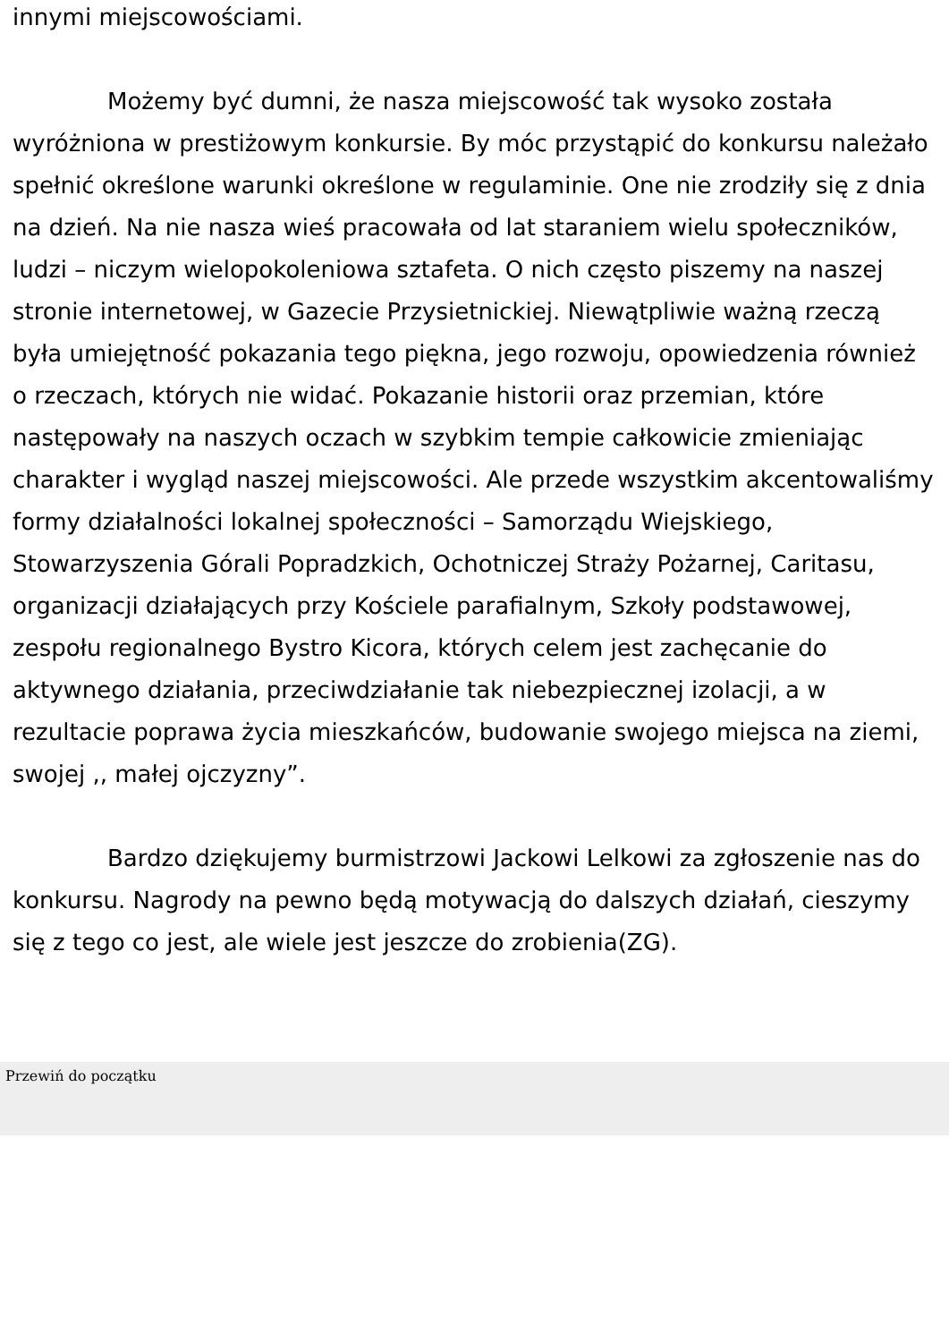innymi miejscowościami.
Możemy być dumni, że nasza miejscowość tak wysoko została wyróżniona w prestiżowym konkursie. By móc przystąpić do konkursu należało spełnić określone warunki określone w regulaminie. One nie zrodziły się z dnia na dzień. Na nie nasza wieś pracowała od lat staraniem wielu społeczników, ludzi – niczym wielopokoleniowa sztafeta. O nich często piszemy na naszej stronie internetowej, w Gazecie Przysietnickiej. Niewątpliwie ważną rzeczą była umiejętność pokazania tego piękna, jego rozwoju, opowiedzenia również o rzeczach, których nie widać. Pokazanie historii oraz przemian, które następowały na naszych oczach w szybkim tempie całkowicie zmieniając charakter i wygląd naszej miejscowości. Ale przede wszystkim akcentowaliśmy formy działalności lokalnej społeczności – Samorządu Wiejskiego, Stowarzyszenia Górali Popradzkich, Ochotniczej Straży Pożarnej, Caritasu, organizacji działających przy Kościele parafialnym, Szkoły podstawowej, zespołu regionalnego Bystro Kicora, których celem jest zachęcanie do aktywnego działania, przeciwdziałanie tak niebezpiecznej izolacji, a w rezultacie poprawa życia mieszkańców, budowanie swojego miejsca na ziemi, swojej ,, małej ojczyzny”.
Bardzo dziękujemy burmistrzowi Jackowi Lelkowi za zgłoszenie nas do konkursu. Nagrody na pewno będą motywacją do dalszych działań, cieszymy się z tego co jest, ale wiele jest jeszcze do zrobienia(ZG).
Przewiń do początku